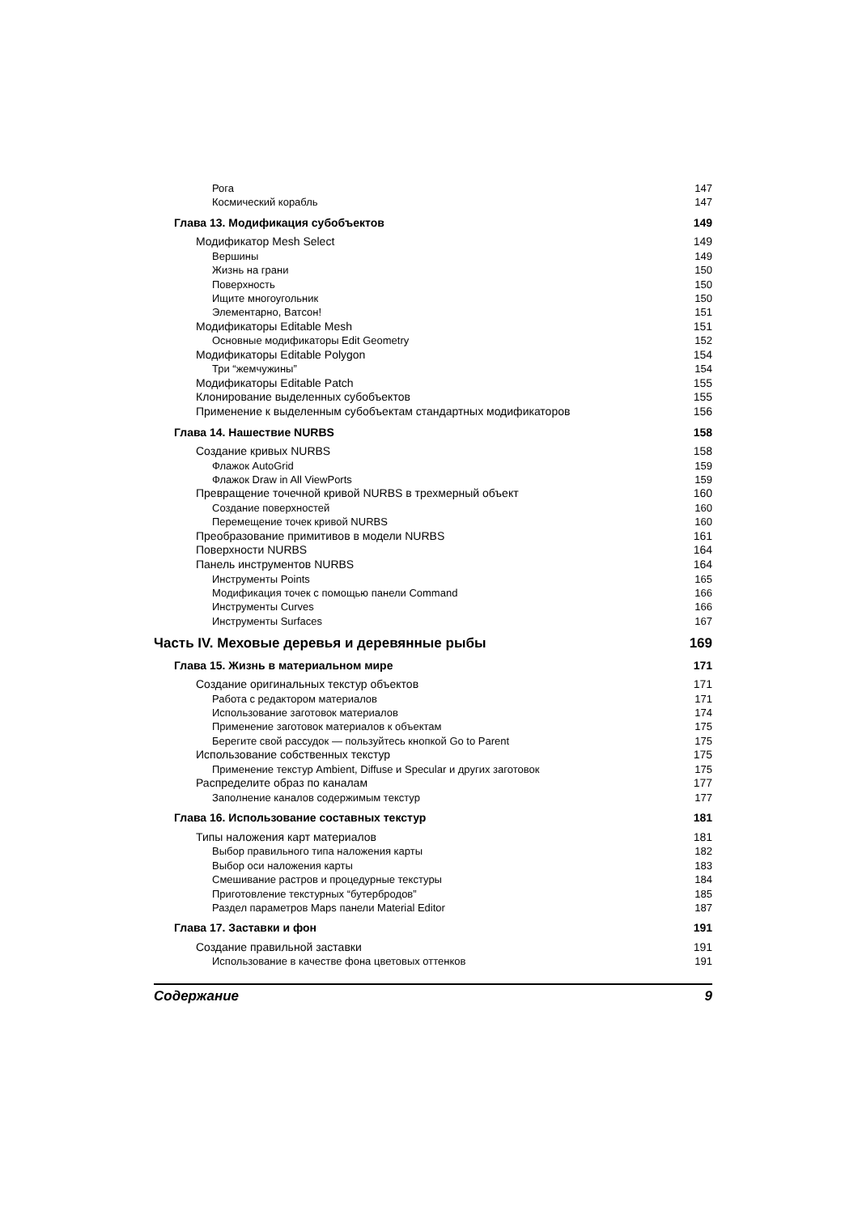Рога 147
Космический корабль 147
Глава 13. Модификация субобъектов 149
Модификатор Mesh Select 149
Вершины 149
Жизнь на грани 150
Поверхность 150
Ищите многоугольник 150
Элементарно, Ватсон! 151
Модификаторы Editable Mesh 151
Основные модификаторы Edit Geometry 152
Модификаторы Editable Polygon 154
Три “жемчужины” 154
Модификаторы Editable Patch 155
Клонирование выделенных субобъектов 155
Применение к выделенным субобъектам стандартных модификаторов 156
Глава 14. Нашествие NURBS 158
Создание кривых NURBS 158
Флажок AutoGrid 159
Флажок Draw in All ViewPorts 159
Превращение точечной кривой NURBS в трехмерный объект 160
Создание поверхностей 160
Перемещение точек кривой NURBS 160
Преобразование примитивов в модели NURBS 161
Поверхности NURBS 164
Панель инструментов NURBS 164
Инструменты Points 165
Модификация точек с помощью панели Command 166
Инструменты Curves 166
Инструменты Surfaces 167
Часть IV. Меховые деревья и деревянные рыбы 169
Глава 15. Жизнь в материальном мире 171
Создание оригинальных текстур объектов 171
Работа с редактором материалов 171
Использование заготовок материалов 174
Применение заготовок материалов к объектам 175
Берегите свой рассудок — пользуйтесь кнопкой Go to Parent 175
Использование собственных текстур 175
Применение текстур Ambient, Diffuse и Specular и других заготовок 175
Распределите образ по каналам 177
Заполнение каналов содержимым текстур 177
Глава 16. Использование составных текстур 181
Типы наложения карт материалов 181
Выбор правильного типа наложения карты 182
Выбор оси наложения карты 183
Смешивание растров и процедурные текстуры 184
Приготовление текстурных “бутербродов” 185
Раздел параметров Maps панели Material Editor 187
Глава 17. Заставки и фон 191
Создание правильной заставки 191
Использование в качестве фона цветовых оттенков 191
Содержание 9